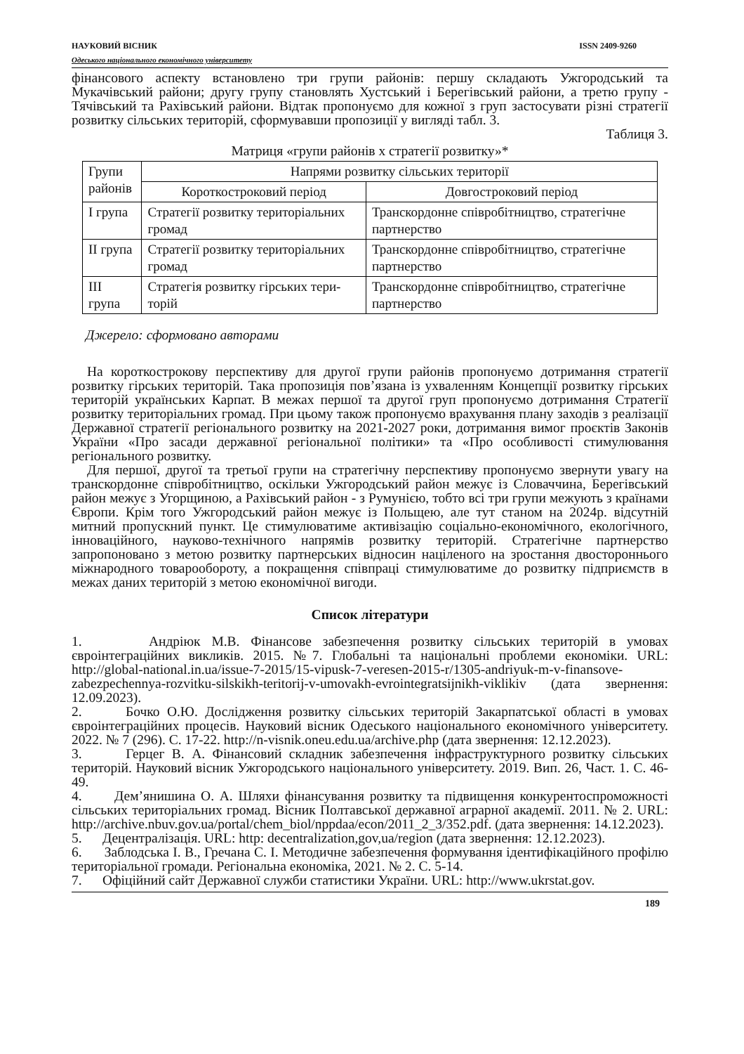НАУКОВИЙ ВІСНИК ISSN 2409-9260
Одеського національного економічного університету
фінансового аспекту встановлено три групи районів: першу складають Ужгородський та Мукачівський райони; другу групу становлять Хустський і Берегівський райони, а третю групу - Тячівський та Рахівський райони. Відтак пропонуємо для кожної з груп застосувати різні стратегії розвитку сільських територій, сформувавши пропозиції у вигляді табл. 3.
Таблиця 3.
Матриця «групи районів х стратегії розвитку»*
| Групи районів | Напрями розвитку сільських території | |
| --- | --- | --- |
| | Короткостроковий період | Довгостроковий період |
| I група | Стратегії розвитку територіальних громад | Транскордонне співробітництво, стратегічне партнерство |
| II група | Стратегії розвитку територіальних громад | Транскордонне співробітництво, стратегічне партнерство |
| III група | Стратегія розвитку гірських тери-торій | Транскордонне співробітництво, стратегічне партнерство |
Джерело: сформовано авторами
На короткострокову перспективу для другої групи районів пропонуємо дотримання стратегії розвитку гірських територій. Така пропозиція пов’язана із ухваленням Концепції розвитку гірських територій українських Карпат. В межах першої та другої груп пропонуємо дотримання Стратегії розвитку територіальних громад. При цьому також пропонуємо врахування плану заходів з реалізації Державної стратегії регіонального розвитку на 2021-2027 роки, дотримання вимог проєктів Законів України «Про засади державної регіональної політики» та «Про особливості стимулювання регіонального розвитку.
Для першої, другої та третьої групи на стратегічну перспективу пропонуємо звернути увагу на транскордонне співробітництво, оскільки Ужгородський район межує із Словаччина, Берегівський район межує з Угорщиною, а Рахівський район - з Румунією, тобто всі три групи межують з країнами Європи. Крім того Ужгородський район межує із Польщею, але тут станом на 2024р. відсутній митний пропускний пункт. Це стимулюватиме активізацію соціально-економічного, екологічного, інноваційного, науково-технічного напрямів розвитку територій. Стратегічне партнерство запропоновано з метою розвитку партнерських відносин націленого на зростання двостороннього міжнародного товарообороту, а покращення співпраці стимулюватиме до розвитку підприємств в межах даних територій з метою економічної вигоди.
Список літератури
1. Андріюк М.В. Фінансове забезпечення розвитку сільських територій в умовах євроінтеграційних викликів. 2015. №7. Глобальні та національні проблеми економіки. URL: http://global-national.in.ua/issue-7-2015/15-vipusk-7-veresen-2015-r/1305-andriyuk-m-v-finansove-zabezpechennya-rozvitku-silskikh-teritorij-v-umovakh-evrointegratsijnikh-viklikiv (дата звернення: 12.09.2023).
2. Бочко О.Ю. Дослідження розвитку сільських територій Закарпатської області в умовах євроінтеграційних процесів. Науковий вісник Одеського національного економічного університету. 2022. № 7 (296). С. 17-22. http://n-visnik.oneu.edu.ua/archive.php (дата звернення: 12.12.2023).
3. Герцег В. А. Фінансовий складник забезпечення інфраструктурного розвитку сільських територій. Науковий вісник Ужгородського національного університету. 2019. Вип. 26, Част. 1. С. 46-49.
4. Дем’янишина О. А. Шляхи фінансування розвитку та підвищення конкурентоспроможності сільських територіальних громад. Вісник Полтавської державної аграрної академії. 2011. № 2. URL: http://archive.nbuv.gov.ua/portal/chem_biol/nppdaa/econ/2011_2_3/352.pdf. (дата звернення: 14.12.2023).
5. Децентралізація. URL: http: decentralization,gov,ua/region (дата звернення: 12.12.2023).
6. Заблодська І. В., Гречана С. І. Методичне забезпечення формування ідентифікаційного профілю територіальної громади. Регіональна економіка, 2021. № 2. С. 5-14.
7. Офіційний сайт Державної служби статистики України. URL: http://www.ukrstat.gov.
189